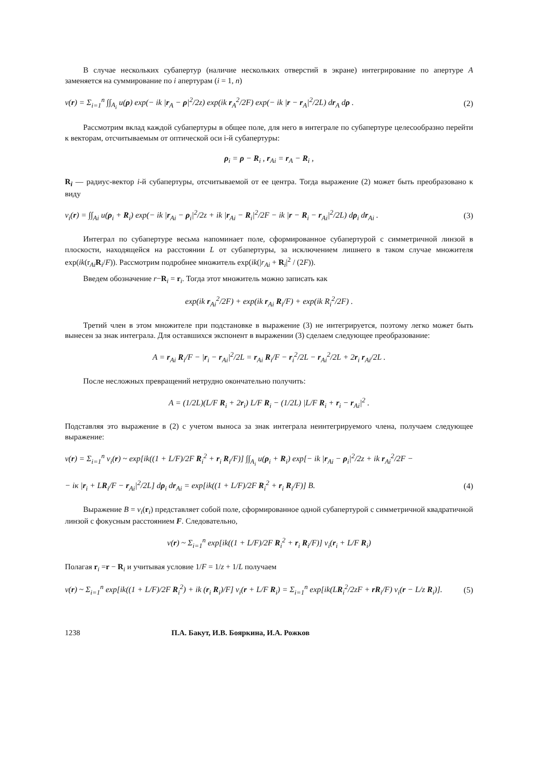В случае нескольких субапертур (наличие нескольких отверстий в экране) интегрирование по апертуре A заменяется на суммирование по i апертурам (i = 1, n)
v(r) = Σ<sub>i=1</sub><sup>n</sup> ∫∫<sub>A<sub>i</sub></sub> u(ρ) exp(− ik |r<sub>A</sub> − ρ|<sup>2</sup>/2z) exp(ik r<sub>A</sub><sup>2</sup>/2F) exp(− ik |r − r<sub>A</sub>|<sup>2</sup>/2L) dr<sub>A</sub> dρ . (2)
Рассмотрим вклад каждой субапертуры в общее поле, для него в интеграле по субапертуре целесообразно перейти к векторам, отсчитываемым от оптической оси i-й субапертуры:
ρ<sub>i</sub> = ρ − R<sub>i</sub> , r<sub>Ai</sub> = r<sub>A</sub> − R<sub>i</sub> ,
R<sub>i</sub> — радиус-вектор i-й субапертуры, отсчитываемой от ее центра. Тогда выражение (2) может быть преобразовано к виду
v<sub>i</sub>(r) = ∫∫<sub>Ai</sub> u(ρ<sub>i</sub> + R<sub>i</sub>) exp(− ik |r<sub>Ai</sub> − ρ<sub>i</sub>|<sup>2</sup>/2z + ik |r<sub>Ai</sub> − R<sub>i</sub>|<sup>2</sup>/2F − ik |r − R<sub>i</sub> − r<sub>Ai</sub>|<sup>2</sup>/2L) dρ<sub>i</sub> dr<sub>Ai</sub> . (3)
Интеграл по субапертуре весьма напоминает поле, сформированное субапертурой с симметричной линзой в плоскости, находящейся на расстоянии L от субапертуры, за исключением лишнего в таком случае множителя exp(ik(r<sub>Ai</sub>R<sub>i</sub>/F)). Рассмотрим подробнее множитель exp(ik(|r<sub>Ai</sub> + R<sub>i</sub>|<sup>2</sup> / (2F)).
Введем обозначение r−R<sub>i</sub> = r<sub>i</sub>. Тогда этот множитель можно записать как
exp(ik r<sub>Ai</sub><sup>2</sup>/2F) + exp(ik r<sub>Ai</sub> R<sub>i</sub>/F) + exp(ik R<sub>i</sub><sup>2</sup>/2F) .
Третий член в этом множителе при подстановке в выражение (3) не интегрируется, поэтому легко может быть вынесен за знак интеграла. Для оставшихся экспонент в выражении (3) сделаем следующее преобразование:
A = r<sub>Ai</sub> R<sub>i</sub>/F − |r<sub>i</sub> − r<sub>Ai</sub>|<sup>2</sup>/2L = r<sub>Ai</sub> R<sub>i</sub>/F − r<sub>i</sub><sup>2</sup>/2L − r<sub>Ai</sub><sup>2</sup>/2L + 2r<sub>i</sub> r<sub>Ai</sub>/2L .
После несложных превращений нетрудно окончательно получить:
A = (1/2L)(L/F R<sub>i</sub> + 2r<sub>i</sub>) L/F R<sub>i</sub> − (1/2L) |L/F R<sub>i</sub> + r<sub>i</sub> − r<sub>Ai</sub>|<sup>2</sup> .
Подставляя это выражение в (2) с учетом выноса за знак интеграла неинтегрируемого члена, получаем следующее выражение:
v(r) = Σ<sub>i=1</sub><sup>n</sup> v<sub>i</sub>(r) ~ exp[ik((1 + L/F)/2F R<sub>i</sub><sup>2</sup> + r<sub>i</sub> R<sub>i</sub>/F)] ∫∫<sub>A<sub>i</sub></sub> u(ρ<sub>i</sub> + R<sub>i</sub>) exp[− ik |r<sub>Ai</sub> − ρ<sub>i</sub>|<sup>2</sup>/2z + ik r<sub>Ai</sub><sup>2</sup>/2F −
− iк |r<sub>i</sub> + LR<sub>i</sub>/F − r<sub>Ai</sub>|<sup>2</sup>/2L] dρ<sub>i</sub> dr<sub>Ai</sub> = exp[ik((1 + L/F)/2F R<sub>i</sub><sup>2</sup> + r<sub>i</sub> R<sub>i</sub>/F)] B. (4)
Выражение B = v<sub>i</sub>(r<sub>i</sub>) представляет собой поле, сформированное одной субапертурой с симметричной квадратичной линзой с фокусным расстоянием F. Следовательно,
v(r) ~ Σ<sub>i=1</sub><sup>n</sup> exp[ik((1 + L/F)/2F R<sub>i</sub><sup>2</sup> + r<sub>i</sub> R<sub>i</sub>/F)] v<sub>i</sub>(r<sub>i</sub> + L/F R<sub>i</sub>)
Полагая r<sub>i</sub> =r − R<sub>i</sub> и учитывая условие 1/F = 1/z + 1/L получаем
v(r) ~ Σ<sub>i=1</sub><sup>n</sup> exp[ik((1 + L/F)/2F R<sub>i</sub><sup>2</sup>) + ik (r<sub>i</sub> R<sub>i</sub>)/F] v<sub>i</sub>(r + L/F R<sub>i</sub>) = Σ<sub>i=1</sub><sup>n</sup> exp[ik(LR<sub>i</sub><sup>2</sup>/2zF + rR<sub>i</sub>/F) v<sub>i</sub>(r − L/z R<sub>i</sub>)]. (5)
1238 П.А. Бакут, И.В. Бояркина, И.А. Рожков